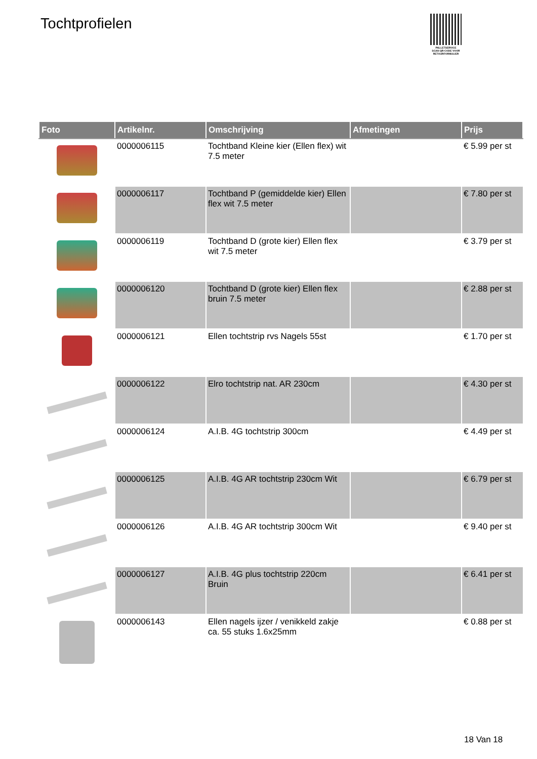Tochtprofielen
PALLETSERVICE
SCAN QR-CODE VOOR RETOURFORMULIER
| Foto | Artikelnr. | Omschrijving | Afmetingen | Prijs |
| --- | --- | --- | --- | --- |
| | 0000006115 | Tochtband Kleine kier (Ellen flex) wit 7.5 meter | | € 5.99 per st |
| | 0000006117 | Tochtband P (gemiddelde kier) Ellen flex wit 7.5 meter | | € 7.80 per st |
| | 0000006119 | Tochtband D (grote kier) Ellen flex wit 7.5 meter | | € 3.79 per st |
| | 0000006120 | Tochtband D (grote kier) Ellen flex bruin 7.5 meter | | € 2.88 per st |
| | 0000006121 | Ellen tochtstrip rvs Nagels 55st | | € 1.70 per st |
| | 0000006122 | Elro tochtstrip nat. AR 230cm | | € 4.30 per st |
| | 0000006124 | A.I.B. 4G tochtstrip 300cm | | € 4.49 per st |
| | 0000006125 | A.I.B. 4G AR tochtstrip 230cm Wit | | € 6.79 per st |
| | 0000006126 | A.I.B. 4G AR tochtstrip 300cm Wit | | € 9.40 per st |
| | 0000006127 | A.I.B. 4G plus tochtstrip 220cm Bruin | | € 6.41 per st |
| | 0000006143 | Ellen nagels ijzer / venikkeld zakje ca. 55 stuks 1.6x25mm | | € 0.88 per st |
18 Van 18